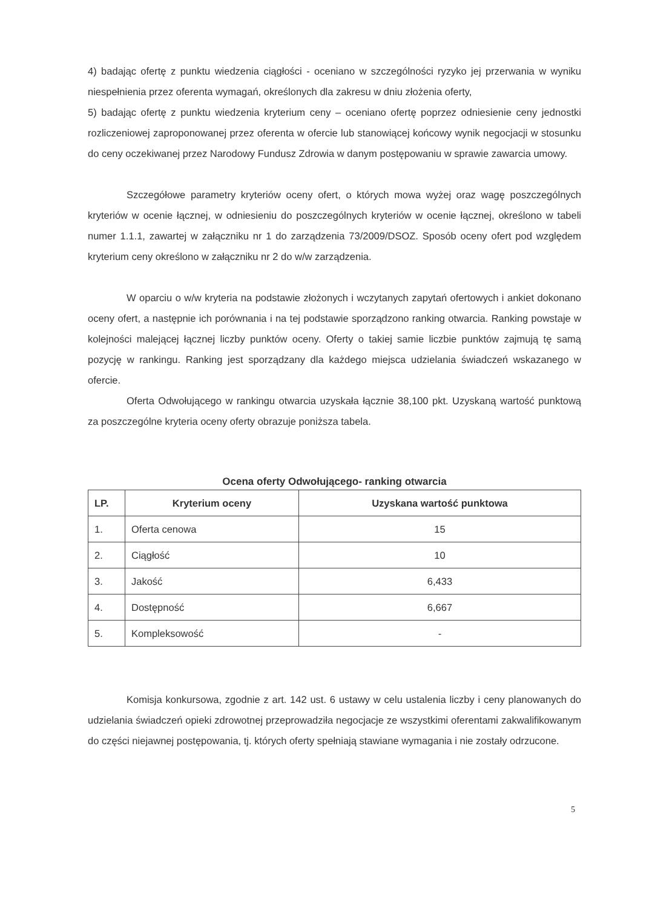4) badając ofertę z punktu wiedzenia ciągłości - oceniano w szczególności ryzyko jej przerwania w wyniku niespełnienia przez oferenta wymagań, określonych dla zakresu w dniu złożenia oferty,
5) badając ofertę z punktu wiedzenia kryterium ceny – oceniano ofertę poprzez odniesienie ceny jednostki rozliczeniowej zaproponowanej przez oferenta w ofercie lub stanowiącej końcowy wynik negocjacji w stosunku do ceny oczekiwanej przez Narodowy Fundusz Zdrowia w danym postępowaniu w sprawie zawarcia umowy.
Szczegółowe parametry kryteriów oceny ofert, o których mowa wyżej oraz wagę poszczególnych kryteriów w ocenie łącznej, w odniesieniu do poszczególnych kryteriów w ocenie łącznej, określono w tabeli numer 1.1.1, zawartej w załączniku nr 1 do zarządzenia 73/2009/DSOZ. Sposób oceny ofert pod względem kryterium ceny określono w załączniku nr 2 do w/w zarządzenia.
W oparciu o w/w kryteria na podstawie złożonych i wczytanych zapytań ofertowych i ankiet dokonano oceny ofert, a następnie ich porównania i na tej podstawie sporządzono ranking otwarcia. Ranking powstaje w kolejności malejącej łącznej liczby punktów oceny. Oferty o takiej samie liczbie punktów zajmują tę samą pozycję w rankingu. Ranking jest sporządzany dla każdego miejsca udzielania świadczeń wskazanego w ofercie.
Oferta Odwołującego w rankingu otwarcia uzyskała łącznie 38,100 pkt. Uzyskaną wartość punktową za poszczególne kryteria oceny oferty obrazuje poniższa tabela.
Ocena oferty Odwołującego- ranking otwarcia
| LP. | Kryterium oceny | Uzyskana wartość punktowa |
| --- | --- | --- |
| 1. | Oferta cenowa | 15 |
| 2. | Ciągłość | 10 |
| 3. | Jakość | 6,433 |
| 4. | Dostępność | 6,667 |
| 5. | Kompleksowość | - |
Komisja konkursowa, zgodnie z art. 142 ust. 6 ustawy w celu ustalenia liczby i ceny planowanych do udzielania świadczeń opieki zdrowotnej przeprowadziła negocjacje ze wszystkimi oferentami zakwalifikowanym do części niejawnej postępowania, tj. których oferty spełniają stawiane wymagania i nie zostały odrzucone.
5